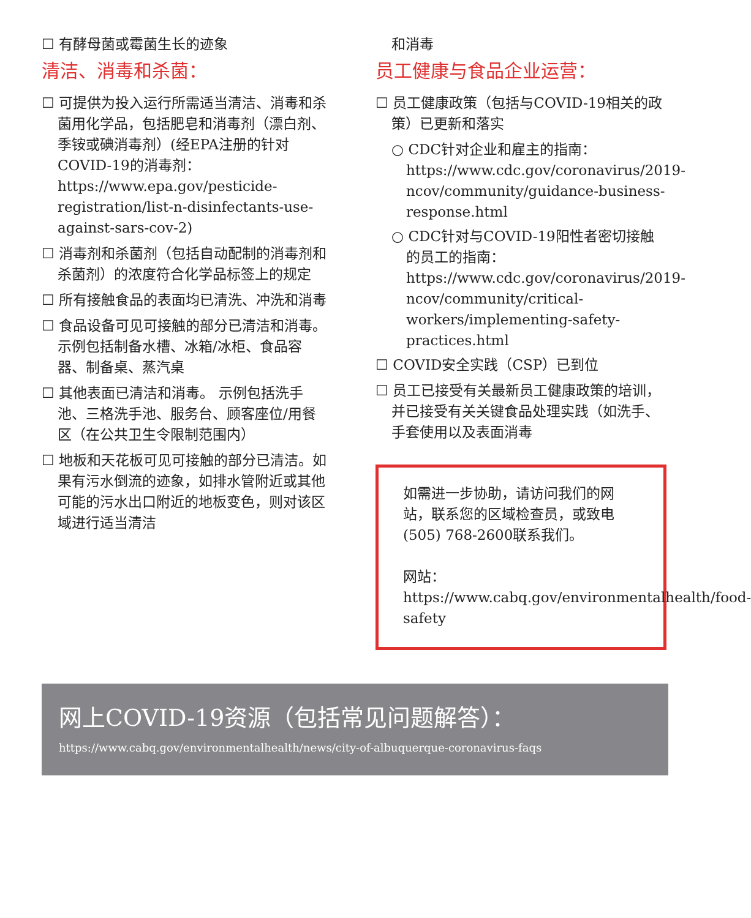☐ 有酵母菌或霉菌生长的迹象
清洁、消毒和杀菌：
☐ 可提供为投入运行所需适当清洁、消毒和杀菌用化学品，包括肥皂和消毒剂（漂白剂、季铵或碘消毒剂）(经EPA注册的针对COVID-19的消毒剂：https://www.epa.gov/pesticide-registration/list-n-disinfectants-use-against-sars-cov-2)
☐ 消毒剂和杀菌剂（包括自动配制的消毒剂和杀菌剂）的浓度符合化学品标签上的规定
☐ 所有接触食品的表面均已清洗、冲洗和消毒
☐ 食品设备可见可接触的部分已清洁和消毒。示例包括制备水槽、冰箱/冰柜、食品容器、制备桌、蒸汽桌
☐ 其他表面已清洁和消毒。 示例包括洗手池、三格洗手池、服务台、顾客座位/用餐区（在公共卫生令限制范围内）
☐ 地板和天花板可见可接触的部分已清洁。如果有污水倒流的迹象，如排水管附近或其他可能的污水出口附近的地板变色，则对该区域进行适当清洁
和消毒
员工健康与食品企业运营：
☐ 员工健康政策（包括与COVID-19相关的政策）已更新和落实
○ CDC针对企业和雇主的指南：https://www.cdc.gov/coronavirus/2019-ncov/community/guidance-business-response.html
○ CDC针对与COVID-19阳性者密切接触的员工的指南：https://www.cdc.gov/coronavirus/2019-ncov/community/critical-workers/implementing-safety-practices.html
☐ COVID安全实践（CSP）已到位
☐ 员工已接受有关最新员工健康政策的培训，并已接受有关关键食品处理实践（如洗手、手套使用以及表面消毒
如需进一步协助，请访问我们的网站，联系您的区域检查员，或致电(505) 768-2600联系我们。
网站：https://www.cabq.gov/environmentalhealth/food-safety
网上COVID-19资源（包括常见问题解答）：
https://www.cabq.gov/environmentalhealth/news/city-of-albuquerque-coronavirus-faqs